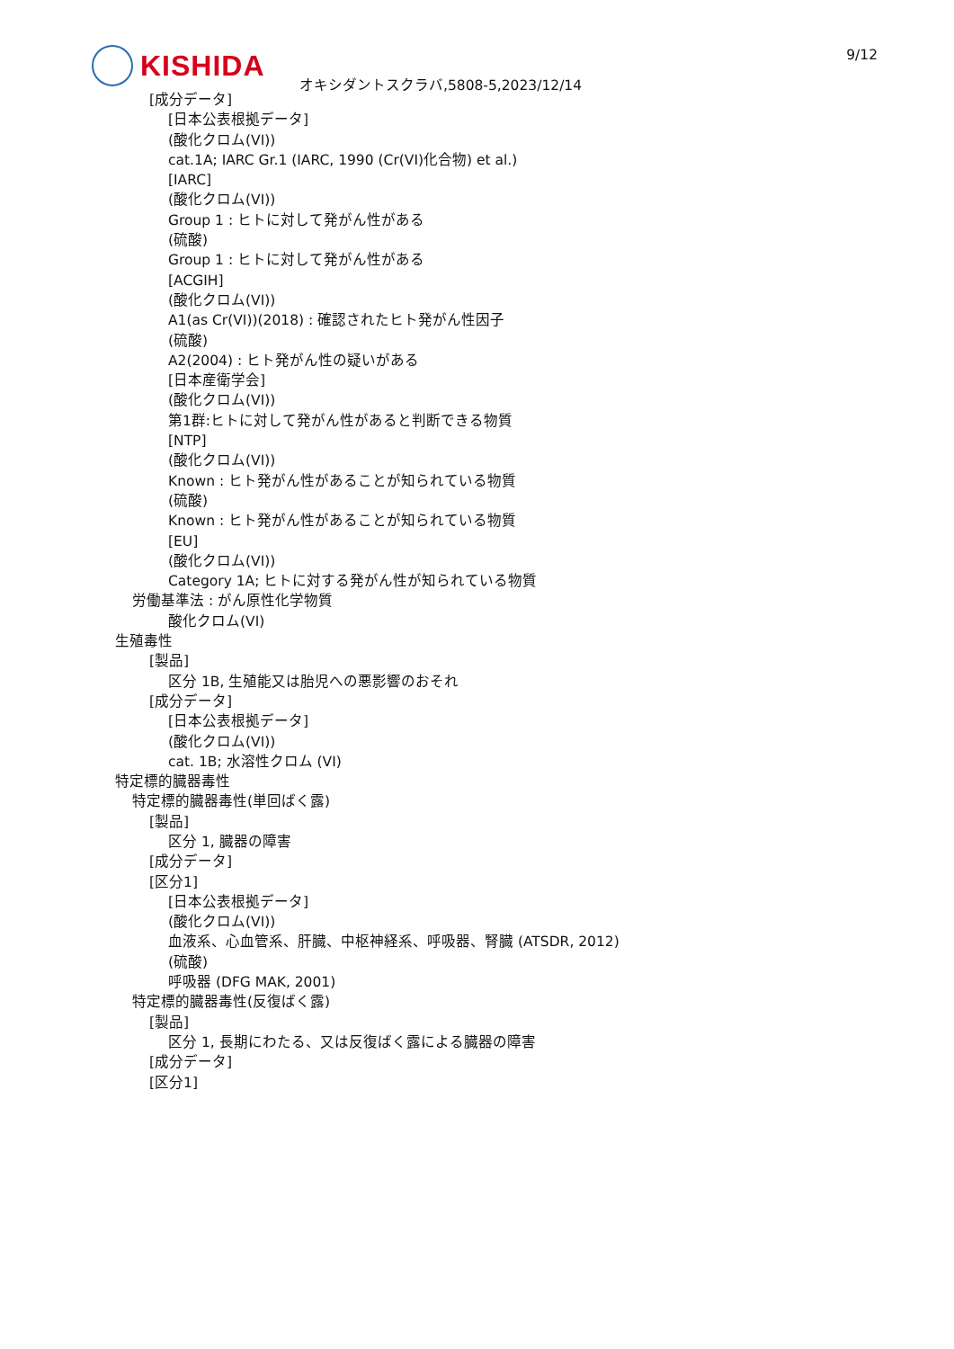KISHIDA 9/12
オキシダントスクラバ,5808-5,2023/12/14
[成分データ]
[日本公表根拠データ]
(酸化クロム(VI))
cat.1A; IARC Gr.1 (IARC, 1990 (Cr(VI)化合物) et al.)
[IARC]
(酸化クロム(VI))
Group 1 : ヒトに対して発がん性がある
(硫酸)
Group 1 : ヒトに対して発がん性がある
[ACGIH]
(酸化クロム(VI))
A1(as Cr(VI))(2018) : 確認されたヒト発がん性因子
(硫酸)
A2(2004) : ヒト発がん性の疑いがある
[日本産衛学会]
(酸化クロム(VI))
第1群:ヒトに対して発がん性があると判断できる物質
[NTP]
(酸化クロム(VI))
Known : ヒト発がん性があることが知られている物質
(硫酸)
Known : ヒト発がん性があることが知られている物質
[EU]
(酸化クロム(VI))
Category 1A; ヒトに対する発がん性が知られている物質
労働基準法 : がん原性化学物質
酸化クロム(VI)
生殖毒性
[製品]
区分 1B, 生殖能又は胎児への悪影響のおそれ
[成分データ]
[日本公表根拠データ]
(酸化クロム(VI))
cat. 1B; 水溶性クロム (VI)
特定標的臓器毒性
特定標的臓器毒性(単回ばく露)
[製品]
区分 1, 臓器の障害
[成分データ]
[区分1]
[日本公表根拠データ]
(酸化クロム(VI))
血液系、心血管系、肝臓、中枢神経系、呼吸器、腎臓 (ATSDR, 2012)
(硫酸)
呼吸器 (DFG MAK, 2001)
特定標的臓器毒性(反復ばく露)
[製品]
区分 1, 長期にわたる、又は反復ばく露による臓器の障害
[成分データ]
[区分1]